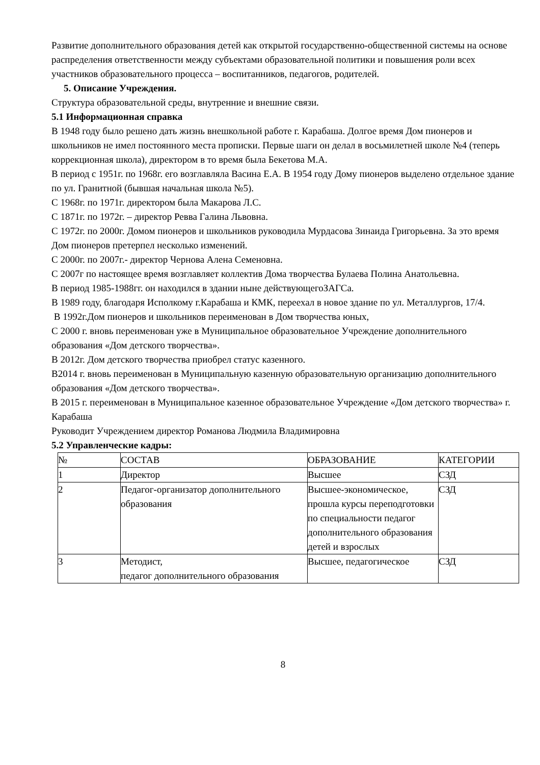Развитие дополнительного образования детей как открытой государственно-общественной системы на основе распределения ответственности между субъектами образовательной политики и повышения роли всех участников образовательного процесса – воспитанников, педагогов, родителей.
5. Описание Учреждения.
Структура образовательной среды, внутренние и внешние связи.
5.1 Информационная справка
В 1948 году было решено дать жизнь внешкольной работе г. Карабаша. Долгое время Дом пионеров и школьников не имел постоянного места прописки. Первые шаги он делал в восьмилетней школе №4 (теперь коррекционная школа), директором в то время была Бекетова М.А.
В период с 1951г. по 1968г. его возглавляла Васина Е.А. В 1954 году Дому пионеров выделено отдельное здание по ул. Гранитной (бывшая начальная школа №5).
С 1968г. по 1971г. директором была Макарова Л.С.
С 1871г. по 1972г. – директор Ревва Галина Львовна.
С 1972г. по 2000г. Домом пионеров и школьников руководила Мурдасова Зинаида Григорьевна. За это время Дом пионеров претерпел несколько изменений.
С 2000г. по 2007г.- директор Чернова Алена Семеновна.
С 2007г по настоящее время возглавляет коллектив Дома творчества Булаева Полина Анатольевна.
В период 1985-1988гг. он находился в здании ныне действующегоЗАГСа.
В 1989 году, благодаря Исполкому г.Карабаша и КМК, переехал в новое здание по ул. Металлургов, 17/4.
В 1992г.Дом пионеров и школьников переименован в Дом творчества юных,
С 2000 г. вновь переименован уже в Муниципальное образовательное Учреждение дополнительного образования «Дом детского творчества».
В 2012г. Дом детского творчества приобрел статус казенного.
В2014 г. вновь переименован в Муниципальную казенную образовательную организацию дополнительного образования «Дом детского творчества».
В 2015 г. переименован в Муниципальное казенное образовательное Учреждение «Дом детского творчества» г. Карабаша
Руководит Учреждением директор Романова Людмила Владимировна
5.2 Управленческие кадры:
| № | СОСТАВ | ОБРАЗОВАНИЕ | КАТЕГОРИИ |
| 1 | Директор | Высшее | СЗД |
| 2 | Педагог-организатор дополнительного образования | Высшее-экономическое, прошла курсы переподготовки по специальности педагог дополнительного образования детей и взрослых | СЗД |
| 3 | Методист, педагог дополнительного образования | Высшее, педагогическое | СЗД |
8